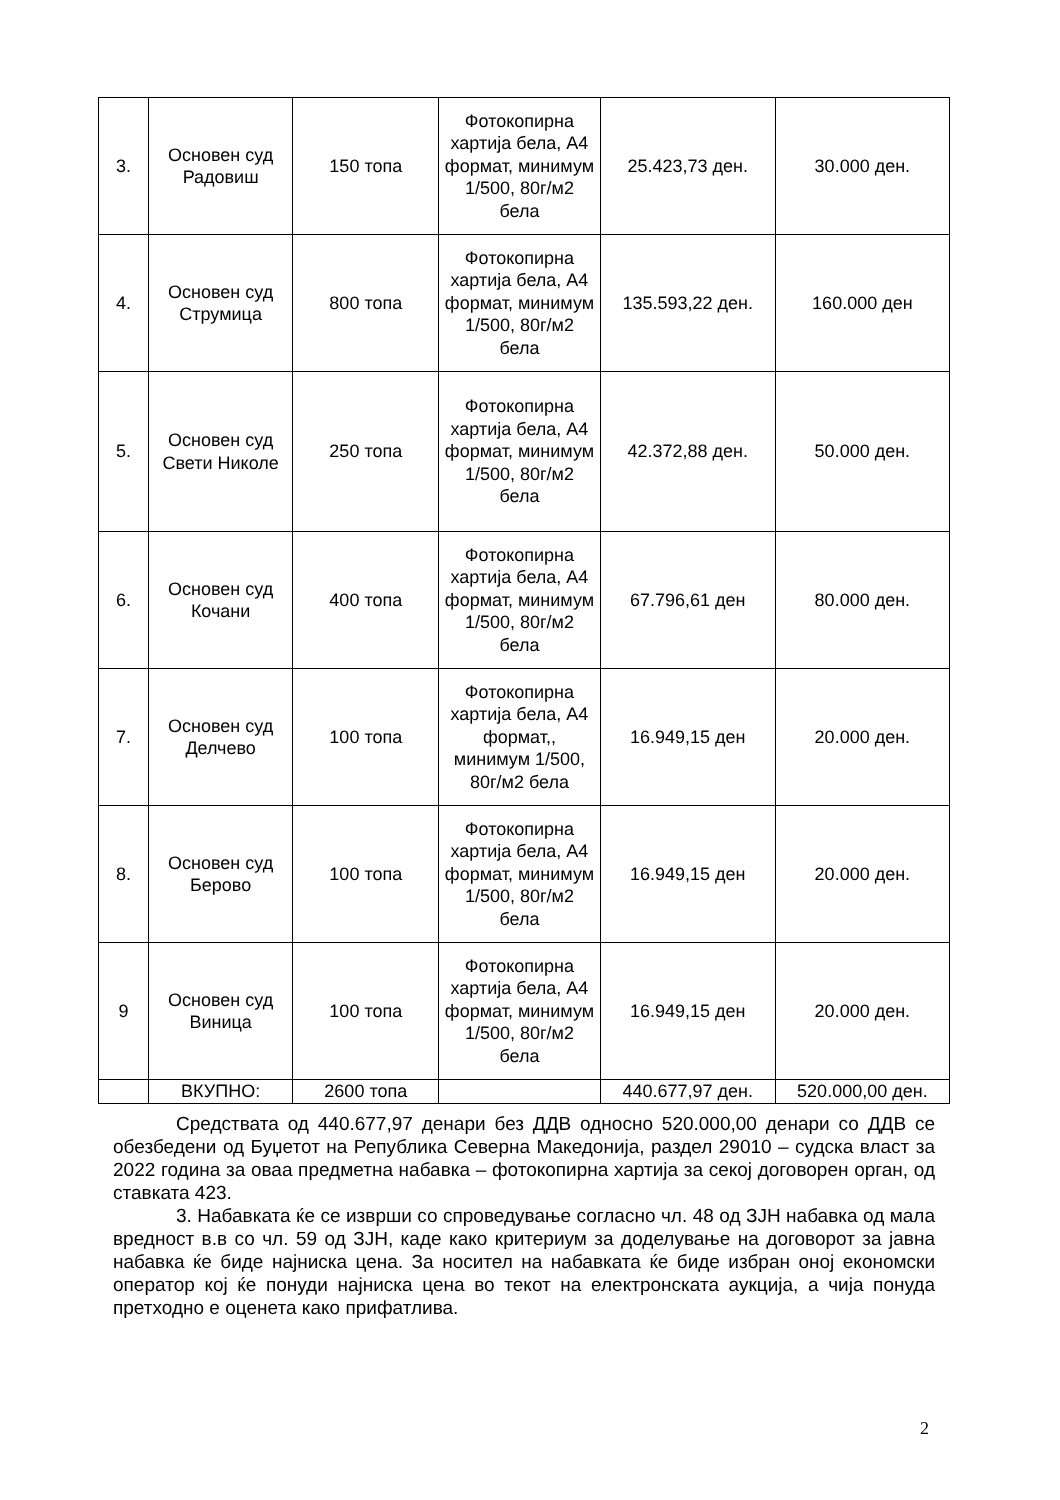| 3. | Основен суд Радовиш | 150 топа | Фотокопирна хартија бела, А4 формат, минимум 1/500, 80г/м2 бела | 25.423,73 ден. | 30.000 ден. |
| 4. | Основен суд Струмица | 800 топа | Фотокопирна хартија бела, А4 формат, минимум 1/500, 80г/м2 бела | 135.593,22 ден. | 160.000 ден |
| 5. | Основен суд Свети Николе | 250 топа | Фотокопирна хартија бела, А4 формат, минимум 1/500, 80г/м2 бела | 42.372,88 ден. | 50.000 ден. |
| 6. | Основен суд Кочани | 400 топа | Фотокопирна хартија бела, А4 формат, минимум 1/500, 80г/м2 бела | 67.796,61 ден | 80.000 ден. |
| 7. | Основен суд Делчево | 100 топа | Фотокопирна хартија бела, А4 формат,, минимум 1/500, 80г/м2 бела | 16.949,15 ден | 20.000 ден. |
| 8. | Основен суд Берово | 100 топа | Фотокопирна хартија бела, А4 формат, минимум 1/500, 80г/м2 бела | 16.949,15 ден | 20.000 ден. |
| 9 | Основен суд Виница | 100 топа | Фотокопирна хартија бела, А4 формат, минимум 1/500, 80г/м2 бела | 16.949,15 ден | 20.000 ден. |
| | ВКУПНО: | 2600 топа | | 440.677,97 ден. | 520.000,00 ден. |
Средствата од 440.677,97 денари без ДДВ односно 520.000,00 денари со ДДВ се обезбедени од Буџетот на Република Северна Македонија, раздел 29010 – судска власт за 2022 година за оваа предметна набавка – фотокопирна хартија за секој договорен орган, од ставката 423.
3. Набавката ќе се изврши со спроведување согласно чл. 48 од ЗЈН набавка од мала вредност в.в со чл. 59 од ЗЈН, каде како критериум за доделување на договорот за јавна набавка ќе биде најниска цена. За носител на набавката ќе биде избран оној економски оператор кој ќе понуди најниска цена во текот на електронската аукција, а чија понуда претходно е оценета како прифатлива.
2